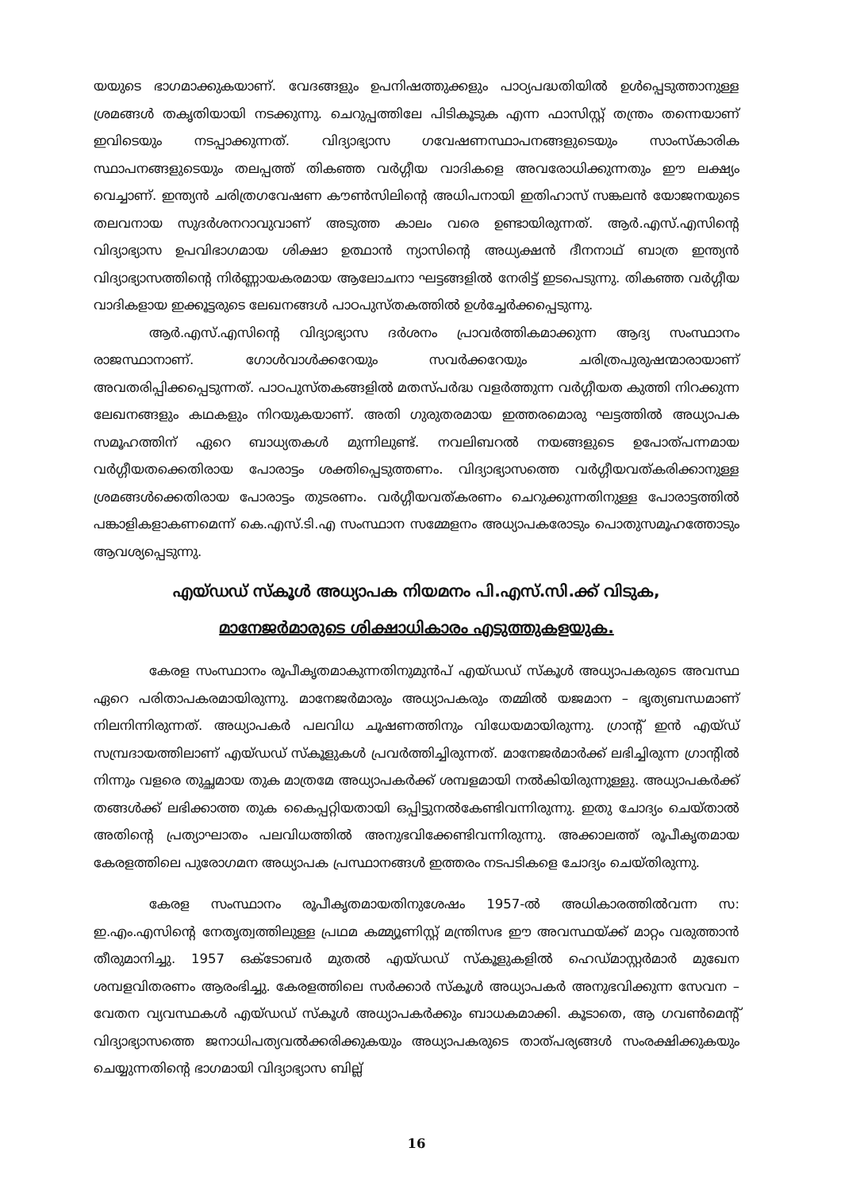യയുടെ ഭാഗമാക്കുകയാണ്. വേദങ്ങളും ഉപനിഷത്തുക്കളും പാഠ്യപദ്ധതിയിൽ ഉൾപ്പെടുത്താനുള്ള ശ്രമങ്ങൾ തകൃതിയായി നടക്കുന്നു. ചെറുപ്പത്തിലേ പിടികൂടുക എന്ന ഫാസിസ്റ്റ് തന്ത്രം തന്നെയാണ് ഇവിടെയും നടപ്പാക്കുന്നത്. വിദ്യാഭ്യാസ ഗവേഷണസ്ഥാപനങ്ങളുടെയും സാംസ്കാരിക സ്ഥാപനങ്ങളുടെയും തലപ്പത്ത് തികഞ്ഞ വർഗ്ഗീയ വാദികളെ അവരോധിക്കുന്നതും ഈ ലക്ഷ്യം വെച്ചാണ്. ഇന്ത്യൻ ചരിത്രഗവേഷണ കൗൺസിലിന്റെ അധിപനായി ഇതിഹാസ് സങ്കലൻ യോജനയുടെ തലവനായ സുദർശനറാവുവാണ് അടുത്ത കാലം വരെ ഉണ്ടായിരുന്നത്. ആർ.എസ്.എസിന്റെ വിദ്യാഭ്യാസ ഉപവിഭാഗമായ ശിക്ഷാ ഉത്ഥാൻ ന്യാസിന്റെ അധ്യക്ഷൻ ദീനനാഥ് ബാത്ര ഇന്ത്യൻ വിദ്യാഭ്യാസത്തിന്റെ നിർണ്ണായകരമായ ആലോചനാ ഘട്ടങ്ങളിൽ നേരിട്ട് ഇടപെടുന്നു. തികഞ്ഞ വർഗ്ഗീയ വാദികളായ ഇക്കൂട്ടരുടെ ലേഖനങ്ങൾ പാഠപുസ്തകത്തിൽ ഉൾച്ചേർക്കപ്പെടുന്നു.
ആർ.എസ്.എസിന്റെ വിദ്യാഭ്യാസ ദർശനം പ്രാവർത്തികമാക്കുന്ന ആദ്യ സംസ്ഥാനം രാജസ്ഥാനാണ്. ഗോൾവാൾക്കറേയും സവർക്കറേയും ചരിത്രപുരുഷന്മാരായാണ് അവതരിപ്പിക്കപ്പെടുന്നത്. പാഠപുസ്തകങ്ങളിൽ മതസ്പർദ്ധ വളർത്തുന്ന വർഗ്ഗീയത കുത്തി നിറക്കുന്ന ലേഖനങ്ങളും കഥകളും നിറയുകയാണ്. അതി ഗുരുതരമായ ഇത്തരമൊരു ഘട്ടത്തിൽ അധ്യാപക സമൂഹത്തിന് ഏറെ ബാധ്യതകൾ മുന്നിലുണ്ട്. നവലിബറൽ നയങ്ങളുടെ ഉപോത്പന്നമായ വർഗ്ഗീയതക്കെതിരായ പോരാട്ടം ശക്തിപ്പെടുത്തണം. വിദ്യാഭ്യാസത്തെ വർഗ്ഗീയവത്കരിക്കാനുള്ള ശ്രമങ്ങൾക്കെതിരായ പോരാട്ടം തുടരണം. വർഗ്ഗീയവത്കരണം ചെറുക്കുന്നതിനുള്ള പോരാട്ടത്തിൽ പങ്കാളികളാകണമെന്ന് കെ.എസ്.ടി.എ സംസ്ഥാന സമ്മേളനം അധ്യാപകരോടും പൊതുസമൂഹത്തോടും ആവശ്യപ്പെടുന്നു.
എയ്ഡഡ് സ്കൂൾ അധ്യാപക നിയമനം പി.എസ്.സി.ക്ക് വിടുക,
മാനേജർമാരുടെ ശിക്ഷാധികാരം എടുത്തുകളയുക.
കേരള സംസ്ഥാനം രൂപീകൃതമാകുന്നതിനുമുൻപ് എയ്ഡഡ് സ്കൂൾ അധ്യാപകരുടെ അവസ്ഥ ഏറെ പരിതാപകരമായിരുന്നു. മാനേജർമാരും അധ്യാപകരും തമ്മിൽ യജമാന – ഭൃത്യബന്ധമാണ് നിലനിന്നിരുന്നത്. അധ്യാപകർ പലവിധ ചൂഷണത്തിനും വിധേയമായിരുന്നു. ഗ്രാന്റ് ഇൻ എയ്ഡ് സമ്പ്രദായത്തിലാണ് എയ്ഡഡ് സ്കൂളുകൾ പ്രവർത്തിച്ചിരുന്നത്. മാനേജർമാർക്ക് ലഭിച്ചിരുന്ന ഗ്രാന്റിൽ നിന്നും വളരെ തുച്ഛമായ തുക മാത്രമേ അധ്യാപകർക്ക് ശമ്പളമായി നൽകിയിരുന്നുള്ളു. അധ്യാപകർക്ക് തങ്ങൾക്ക് ലഭിക്കാത്ത തുക കൈപ്പറ്റിയതായി ഒപ്പിട്ടുനൽകേണ്ടിവന്നിരുന്നു. ഇതു ചോദ്യം ചെയ്താൽ അതിന്റെ പ്രത്യാഘാതം പലവിധത്തിൽ അനുഭവിക്കേണ്ടിവന്നിരുന്നു. അക്കാലത്ത് രൂപീകൃതമായ കേരളത്തിലെ പുരോഗമന അധ്യാപക പ്രസ്ഥാനങ്ങൾ ഇത്തരം നടപടികളെ ചോദ്യം ചെയ്തിരുന്നു.
കേരള സംസ്ഥാനം രൂപീകൃതമായതിനുശേഷം 1957-ൽ അധികാരത്തിൽവന്ന സ: ഇ.എം.എസിന്റെ നേതൃത്വത്തിലുള്ള പ്രഥമ കമ്മ്യൂണിസ്റ്റ് മന്ത്രിസഭ ഈ അവസ്ഥയ്ക്ക് മാറ്റം വരുത്താൻ തീരുമാനിച്ചു. 1957 ഒക്ടോബർ മുതൽ എയ്ഡഡ് സ്കൂളുകളിൽ ഹെഡ്മാസ്റ്റർമാർ മുഖേന ശമ്പളവിതരണം ആരംഭിച്ചു. കേരളത്തിലെ സർക്കാർ സ്കൂൾ അധ്യാപകർ അനുഭവിക്കുന്ന സേവന – വേതന വ്യവസ്ഥകൾ എയ്ഡഡ് സ്കൂൾ അധ്യാപകർക്കും ബാധകമാക്കി. കൂടാതെ, ആ ഗവൺമെന്റ് വിദ്യാഭ്യാസത്തെ ജനാധിപത്യവൽക്കരിക്കുകയും അധ്യാപകരുടെ താത്പര്യങ്ങൾ സംരക്ഷിക്കുകയും ചെയ്യുന്നതിന്റെ ഭാഗമായി വിദ്യാഭ്യാസ ബില്ല്
16